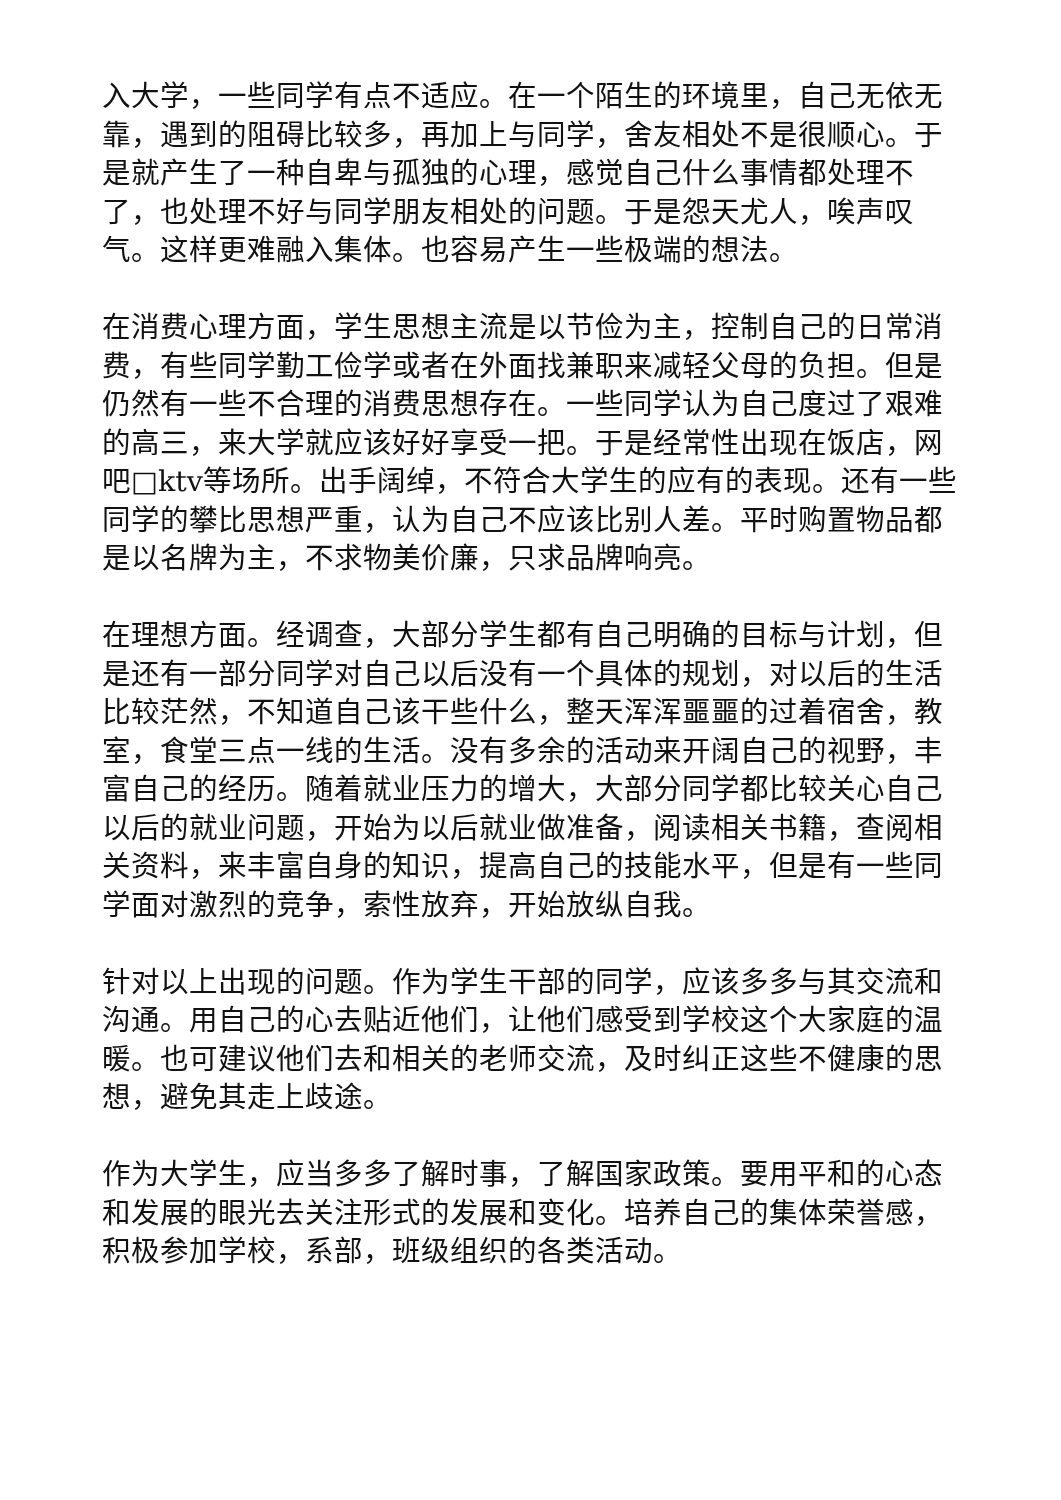入大学，一些同学有点不适应。在一个陌生的环境里，自己无依无靠，遇到的阻碍比较多，再加上与同学，舍友相处不是很顺心。于是就产生了一种自卑与孤独的心理，感觉自己什么事情都处理不了，也处理不好与同学朋友相处的问题。于是怨天尤人，唉声叹气。这样更难融入集体。也容易产生一些极端的想法。
在消费心理方面，学生思想主流是以节俭为主，控制自己的日常消费，有些同学勤工俭学或者在外面找兼职来减轻父母的负担。但是仍然有一些不合理的消费思想存在。一些同学认为自己度过了艰难的高三，来大学就应该好好享受一把。于是经常性出现在饭店，网吧□ktv等场所。出手阔绰，不符合大学生的应有的表现。还有一些同学的攀比思想严重，认为自己不应该比别人差。平时购置物品都是以名牌为主，不求物美价廉，只求品牌响亮。
在理想方面。经调查，大部分学生都有自己明确的目标与计划，但是还有一部分同学对自己以后没有一个具体的规划，对以后的生活比较茫然，不知道自己该干些什么，整天浑浑噩噩的过着宿舍，教室，食堂三点一线的生活。没有多余的活动来开阔自己的视野，丰富自己的经历。随着就业压力的增大，大部分同学都比较关心自己以后的就业问题，开始为以后就业做准备，阅读相关书籍，查阅相关资料，来丰富自身的知识，提高自己的技能水平，但是有一些同学面对激烈的竞争，索性放弃，开始放纵自我。
针对以上出现的问题。作为学生干部的同学，应该多多与其交流和沟通。用自己的心去贴近他们，让他们感受到学校这个大家庭的温暖。也可建议他们去和相关的老师交流，及时纠正这些不健康的思想，避免其走上歧途。
作为大学生，应当多多了解时事，了解国家政策。要用平和的心态和发展的眼光去关注形式的发展和变化。培养自己的集体荣誉感，积极参加学校，系部，班级组织的各类活动。